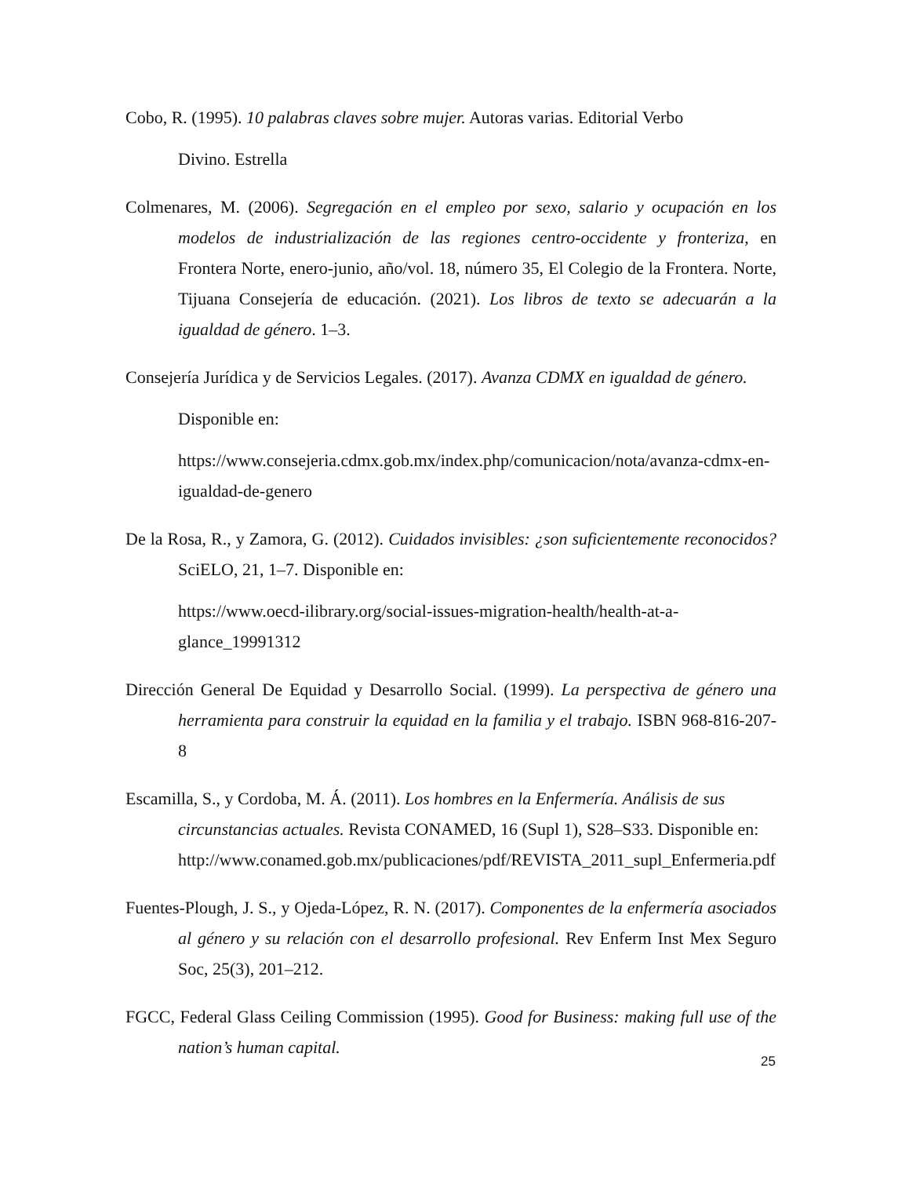Cobo, R. (1995). 10 palabras claves sobre mujer. Autoras varias. Editorial Verbo
Divino. Estrella
Colmenares, M. (2006). Segregación en el empleo por sexo, salario y ocupación en los modelos de industrialización de las regiones centro-occidente y fronteriza, en Frontera Norte, enero-junio, año/vol. 18, número 35, El Colegio de la Frontera. Norte, Tijuana Consejería de educación. (2021). Los libros de texto se adecuarán a la igualdad de género. 1–3.
Consejería Jurídica y de Servicios Legales. (2017). Avanza CDMX en igualdad de género.
Disponible en:
https://www.consejeria.cdmx.gob.mx/index.php/comunicacion/nota/avanza-cdmx-en-igualdad-de-genero
De la Rosa, R., y Zamora, G. (2012). Cuidados invisibles: ¿son suficientemente reconocidos? SciELO, 21, 1–7. Disponible en:
https://www.oecd-ilibrary.org/social-issues-migration-health/health-at-a-glance_19991312
Dirección General De Equidad y Desarrollo Social. (1999). La perspectiva de género una herramienta para construir la equidad en la familia y el trabajo. ISBN 968-816-207-8
Escamilla, S., y Cordoba, M. Á. (2011). Los hombres en la Enfermería. Análisis de sus circunstancias actuales. Revista CONAMED, 16 (Supl 1), S28–S33. Disponible en: http://www.conamed.gob.mx/publicaciones/pdf/REVISTA_2011_supl_Enfermeria.pdf
Fuentes-Plough, J. S., y Ojeda-López, R. N. (2017). Componentes de la enfermería asociados al género y su relación con el desarrollo profesional. Rev Enferm Inst Mex Seguro Soc, 25(3), 201–212.
FGCC, Federal Glass Ceiling Commission (1995). Good for Business: making full use of the nation’s human capital.
25